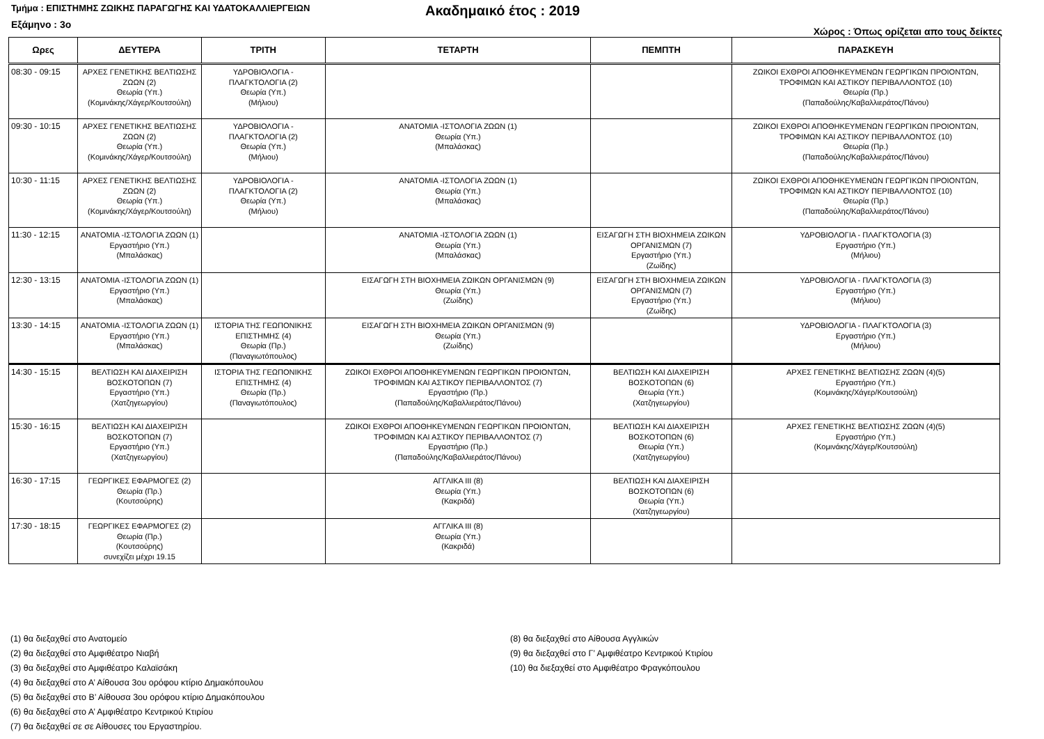Τμήμα : ΕΠΙΣΤΗΜΗΣ ΖΩΙΚΗΣ ΠΑΡΑΓΩΓΗΣ ΚΑΙ ΥΔΑΤΟΚΑΛΛΙΕΡΓΕΙΩΝ
Ακαδημαικό έτος : 2019
Εξάμηνο : 3ο Χώρος : Όπως ορίζεται απο τους δείκτες
| Ωρες | ΔΕΥΤΕΡΑ | ΤΡΙΤΗ | ΤΕΤΑΡΤΗ | ΠΕΜΠΤΗ | ΠΑΡΑΣΚΕΥΗ |
| --- | --- | --- | --- | --- | --- |
| 08:30 - 09:15 | ΑΡΧΕΣ ΓΕΝΕΤΙΚΗΣ ΒΕΛΤΙΩΣΗΣ ΖΩΩΝ (2) Θεωρία (Υπ.) (Κομινάκης/Χάγερ/Κουτσούλη) | ΥΔΡΟΒΙΟΛΟΓΙΑ - ΠΛΑΓΚΤΟΛΟΓΙΑ (2) Θεωρία (Υπ.) (Μήλιου) | | | ΖΩΙΚΟΙ ΕΧΘΡΟΙ ΑΠΟΘΗΚΕΥΜΕΝΩΝ ΓΕΩΡΓΙΚΩΝ ΠΡΟΙΟΝΤΩΝ, ΤΡΟΦΙΜΩΝ ΚΑΙ ΑΣΤΙΚΟΥ ΠΕΡΙΒΑΛΛΟΝΤΟΣ (10) Θεωρία (Πρ.) (Παπαδούλης/Καβαλλιεράτος/Πάνου) |
| 09:30 - 10:15 | ΑΡΧΕΣ ΓΕΝΕΤΙΚΗΣ ΒΕΛΤΙΩΣΗΣ ΖΩΩΝ (2) Θεωρία (Υπ.) (Κομινάκης/Χάγερ/Κουτσούλη) | ΥΔΡΟΒΙΟΛΟΓΙΑ - ΠΛΑΓΚΤΟΛΟΓΙΑ (2) Θεωρία (Υπ.) (Μήλιου) | ΑΝΑΤΟΜΙΑ -ΙΣΤΟΛΟΓΙΑ ΖΩΩΝ (1) Θεωρία (Υπ.) (Μπαλάσκας) | | ΖΩΙΚΟΙ ΕΧΘΡΟΙ ΑΠΟΘΗΚΕΥΜΕΝΩΝ ΓΕΩΡΓΙΚΩΝ ΠΡΟΙΟΝΤΩΝ, ΤΡΟΦΙΜΩΝ ΚΑΙ ΑΣΤΙΚΟΥ ΠΕΡΙΒΑΛΛΟΝΤΟΣ (10) Θεωρία (Πρ.) (Παπαδούλης/Καβαλλιεράτος/Πάνου) |
| 10:30 - 11:15 | ΑΡΧΕΣ ΓΕΝΕΤΙΚΗΣ ΒΕΛΤΙΩΣΗΣ ΖΩΩΝ (2) Θεωρία (Υπ.) (Κομινάκης/Χάγερ/Κουτσούλη) | ΥΔΡΟΒΙΟΛΟΓΙΑ - ΠΛΑΓΚΤΟΛΟΓΙΑ (2) Θεωρία (Υπ.) (Μήλιου) | ΑΝΑΤΟΜΙΑ -ΙΣΤΟΛΟΓΙΑ ΖΩΩΝ (1) Θεωρία (Υπ.) (Μπαλάσκας) | | ΖΩΙΚΟΙ ΕΧΘΡΟΙ ΑΠΟΘΗΚΕΥΜΕΝΩΝ ΓΕΩΡΓΙΚΩΝ ΠΡΟΙΟΝΤΩΝ, ΤΡΟΦΙΜΩΝ ΚΑΙ ΑΣΤΙΚΟΥ ΠΕΡΙΒΑΛΛΟΝΤΟΣ (10) Θεωρία (Πρ.) (Παπαδούλης/Καβαλλιεράτος/Πάνου) |
| 11:30 - 12:15 | ΑΝΑΤΟΜΙΑ -ΙΣΤΟΛΟΓΙΑ ΖΩΩΝ (1) Εργαστήριο (Υπ.) (Μπαλάσκας) | | ΑΝΑΤΟΜΙΑ -ΙΣΤΟΛΟΓΙΑ ΖΩΩΝ (1) Θεωρία (Υπ.) (Μπαλάσκας) | ΕΙΣΑΓΩΓΗ ΣΤΗ ΒΙΟΧΗΜΕΙΑ ΖΩΙΚΩΝ ΟΡΓΑΝΙΣΜΩΝ (7) Εργαστήριο (Υπ.) (Ζωίδης) | ΥΔΡΟΒΙΟΛΟΓΙΑ - ΠΛΑΓΚΤΟΛΟΓΙΑ (3) Εργαστήριο (Υπ.) (Μήλιου) |
| 12:30 - 13:15 | ΑΝΑΤΟΜΙΑ -ΙΣΤΟΛΟΓΙΑ ΖΩΩΝ (1) Εργαστήριο (Υπ.) (Μπαλάσκας) | | ΕΙΣΑΓΩΓΗ ΣΤΗ ΒΙΟΧΗΜΕΙΑ ΖΩΙΚΩΝ ΟΡΓΑΝΙΣΜΩΝ (9) Θεωρία (Υπ.) (Ζωίδης) | ΕΙΣΑΓΩΓΗ ΣΤΗ ΒΙΟΧΗΜΕΙΑ ΖΩΙΚΩΝ ΟΡΓΑΝΙΣΜΩΝ (7) Εργαστήριο (Υπ.) (Ζωίδης) | ΥΔΡΟΒΙΟΛΟΓΙΑ - ΠΛΑΓΚΤΟΛΟΓΙΑ (3) Εργαστήριο (Υπ.) (Μήλιου) |
| 13:30 - 14:15 | ΑΝΑΤΟΜΙΑ -ΙΣΤΟΛΟΓΙΑ ΖΩΩΝ (1) Εργαστήριο (Υπ.) (Μπαλάσκας) | ΙΣΤΟΡΙΑ ΤΗΣ ΓΕΩΠΟΝΙΚΗΣ ΕΠΙΣΤΗΜΗΣ (4) Θεωρία (Πρ.) (Παναγιωτόπουλος) | ΕΙΣΑΓΩΓΗ ΣΤΗ ΒΙΟΧΗΜΕΙΑ ΖΩΙΚΩΝ ΟΡΓΑΝΙΣΜΩΝ (9) Θεωρία (Υπ.) (Ζωίδης) | | ΥΔΡΟΒΙΟΛΟΓΙΑ - ΠΛΑΓΚΤΟΛΟΓΙΑ (3) Εργαστήριο (Υπ.) (Μήλιου) |
| 14:30 - 15:15 | ΒΕΛΤΙΩΣΗ ΚΑΙ ΔΙΑΧΕΙΡΙΣΗ ΒΟΣΚΟΤΟΠΩΝ (7) Εργαστήριο (Υπ.) (Χατζηγεωργίου) | ΙΣΤΟΡΙΑ ΤΗΣ ΓΕΩΠΟΝΙΚΗΣ ΕΠΙΣΤΗΜΗΣ (4) Θεωρία (Πρ.) (Παναγιωτόπουλος) | ΖΩΙΚΟΙ ΕΧΘΡΟΙ ΑΠΟΘΗΚΕΥΜΕΝΩΝ ΓΕΩΡΓΙΚΩΝ ΠΡΟΙΟΝΤΩΝ, ΤΡΟΦΙΜΩΝ ΚΑΙ ΑΣΤΙΚΟΥ ΠΕΡΙΒΑΛΛΟΝΤΟΣ (7) Εργαστήριο (Πρ.) (Παπαδούλης/Καβαλλιεράτος/Πάνου) | ΒΕΛΤΙΩΣΗ ΚΑΙ ΔΙΑΧΕΙΡΙΣΗ ΒΟΣΚΟΤΟΠΩΝ (6) Θεωρία (Υπ.) (Χατζηγεωργίου) | ΑΡΧΕΣ ΓΕΝΕΤΙΚΗΣ ΒΕΛΤΙΩΣΗΣ ΖΩΩΝ (4)(5) Εργαστήριο (Υπ.) (Κομινάκης/Χάγερ/Κουτσούλη) |
| 15:30 - 16:15 | ΒΕΛΤΙΩΣΗ ΚΑΙ ΔΙΑΧΕΙΡΙΣΗ ΒΟΣΚΟΤΟΠΩΝ (7) Εργαστήριο (Υπ.) (Χατζηγεωργίου) | | ΖΩΙΚΟΙ ΕΧΘΡΟΙ ΑΠΟΘΗΚΕΥΜΕΝΩΝ ΓΕΩΡΓΙΚΩΝ ΠΡΟΙΟΝΤΩΝ, ΤΡΟΦΙΜΩΝ ΚΑΙ ΑΣΤΙΚΟΥ ΠΕΡΙΒΑΛΛΟΝΤΟΣ (7) Εργαστήριο (Πρ.) (Παπαδούλης/Καβαλλιεράτος/Πάνου) | ΒΕΛΤΙΩΣΗ ΚΑΙ ΔΙΑΧΕΙΡΙΣΗ ΒΟΣΚΟΤΟΠΩΝ (6) Θεωρία (Υπ.) (Χατζηγεωργίου) | ΑΡΧΕΣ ΓΕΝΕΤΙΚΗΣ ΒΕΛΤΙΩΣΗΣ ΖΩΩΝ (4)(5) Εργαστήριο (Υπ.) (Κομινάκης/Χάγερ/Κουτσούλη) |
| 16:30 - 17:15 | ΓΕΩΡΓΙΚΕΣ ΕΦΑΡΜΟΓΕΣ (2) Θεωρία (Πρ.) (Κουτσούρης) | | ΑΓΓΛΙΚΑ ΙΙΙ (8) Θεωρία (Υπ.) (Κακριδά) | ΒΕΛΤΙΩΣΗ ΚΑΙ ΔΙΑΧΕΙΡΙΣΗ ΒΟΣΚΟΤΟΠΩΝ (6) Θεωρία (Υπ.) (Χατζηγεωργίου) | |
| 17:30 - 18:15 | ΓΕΩΡΓΙΚΕΣ ΕΦΑΡΜΟΓΕΣ (2) Θεωρία (Πρ.) (Κουτσούρης) συνεχίζει μέχρι 19.15 | | ΑΓΓΛΙΚΑ ΙΙΙ (8) Θεωρία (Υπ.) (Κακριδά) | | |
(1) θα διεξαχθεί στο Ανατομείο
(2) θα διεξαχθεί στο Αμφιθέατρο Νιαβή
(3) θα διεξαχθεί στο Αμφιθέατρο Καλαϊσάκη
(4) θα διεξαχθεί στο Α’ Αίθουσα 3ου ορόφου κτίριο Δημακόπουλου
(5) θα διεξαχθεί στο Β’ Αίθουσα 3ου ορόφου κτίριο Δημακόπουλου
(6) θα διεξαχθεί στο Α’ Αμφιθέατρο Κεντρικού Κτιρίου
(7) θα διεξαχθεί σε σε Αίθουσες του Εργαστηρίου.
(8) θα διεξαχθεί στο Αίθουσα Αγγλικών
(9) θα διεξαχθεί στο Γ’ Αμφιθέατρο Κεντρικού Κτιρίου
(10) θα διεξαχθεί στο Αμφιθέατρο Φραγκόπουλου